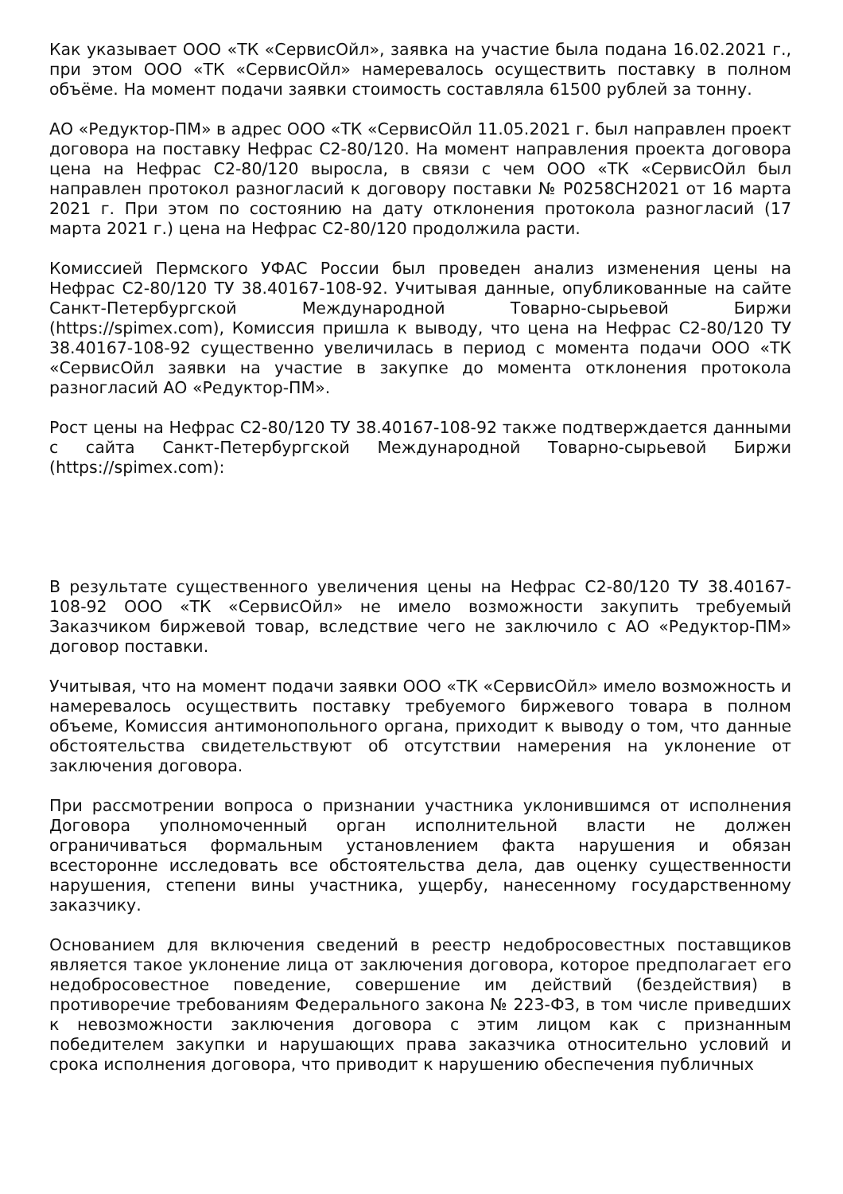Как указывает ООО «ТК «СервисОйл», заявка на участие была подана 16.02.2021 г., при этом ООО «ТК «СервисОйл» намеревалось осуществить поставку в полном объёме. На момент подачи заявки стоимость составляла 61500 рублей за тонну.
АО «Редуктор-ПМ» в адрес ООО «ТК «СервисОйл 11.05.2021 г. был направлен проект договора на поставку Нефрас С2-80/120. На момент направления проекта договора цена на Нефрас С2-80/120 выросла, в связи с чем ООО «ТК «СервисОйл был направлен протокол разногласий к договору поставки № Р0258СН2021 от 16 марта 2021 г. При этом по состоянию на дату отклонения протокола разногласий (17 марта 2021 г.) цена на Нефрас С2-80/120 продолжила расти.
Комиссией Пермского УФАС России был проведен анализ изменения цены на Нефрас С2-80/120 ТУ 38.40167-108-92. Учитывая данные, опубликованные на сайте Санкт-Петербургской Международной Товарно-сырьевой Биржи (https://spimex.com), Комиссия пришла к выводу, что цена на Нефрас С2-80/120 ТУ 38.40167-108-92 существенно увеличилась в период с момента подачи ООО «ТК «СервисОйл заявки на участие в закупке до момента отклонения протокола разногласий АО «Редуктор-ПМ».
Рост цены на Нефрас С2-80/120 ТУ 38.40167-108-92 также подтверждается данными с сайта Санкт-Петербургской Международной Товарно-сырьевой Биржи (https://spimex.com):
В результате существенного увеличения цены на Нефрас С2-80/120 ТУ 38.40167-108-92 ООО «ТК «СервисОйл» не имело возможности закупить требуемый Заказчиком биржевой товар, вследствие чего не заключило с АО «Редуктор-ПМ» договор поставки.
Учитывая, что на момент подачи заявки ООО «ТК «СервисОйл» имело возможность и намеревалось осуществить поставку требуемого биржевого товара в полном объеме, Комиссия антимонопольного органа, приходит к выводу о том, что данные обстоятельства свидетельствуют об отсутствии намерения на уклонение от заключения договора.
При рассмотрении вопроса о признании участника уклонившимся от исполнения Договора уполномоченный орган исполнительной власти не должен ограничиваться формальным установлением факта нарушения и обязан всесторонне исследовать все обстоятельства дела, дав оценку существенности нарушения, степени вины участника, ущербу, нанесенному государственному заказчику.
Основанием для включения сведений в реестр недобросовестных поставщиков является такое уклонение лица от заключения договора, которое предполагает его недобросовестное поведение, совершение им действий (бездействия) в противоречие требованиям Федерального закона № 223-ФЗ, в том числе приведших к невозможности заключения договора с этим лицом как с признанным победителем закупки и нарушающих права заказчика относительно условий и срока исполнения договора, что приводит к нарушению обеспечения публичных